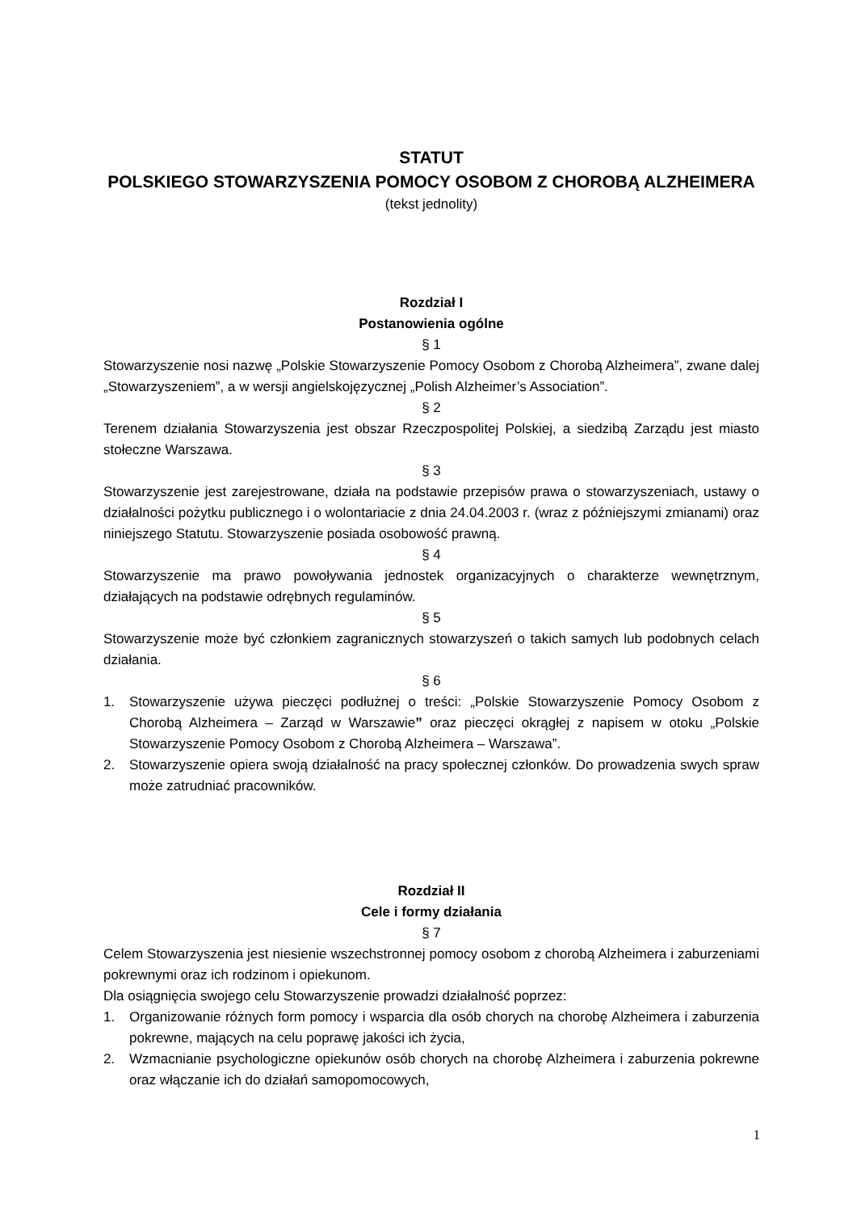STATUT
POLSKIEGO STOWARZYSZENIA POMOCY OSOBOM Z CHOROBĄ ALZHEIMERA
(tekst jednolity)
Rozdział I
Postanowienia ogólne
§ 1
Stowarzyszenie nosi nazwę „Polskie Stowarzyszenie Pomocy Osobom z Chorobą Alzheimera”, zwane dalej „Stowarzyszeniem”, a w wersji angielskojęzycznej „Polish Alzheimer’s Association”.
§ 2
Terenem działania Stowarzyszenia jest obszar Rzeczpospolitej Polskiej, a siedzibą Zarządu jest miasto stołeczne Warszawa.
§ 3
Stowarzyszenie jest zarejestrowane, działa na podstawie przepisów prawa o stowarzyszeniach, ustawy o działalności pożytku publicznego i o wolontariacie z dnia 24.04.2003 r. (wraz z późniejszymi zmianami) oraz niniejszego Statutu. Stowarzyszenie posiada osobowość prawną.
§ 4
Stowarzyszenie ma prawo powoływania jednostek organizacyjnych o charakterze wewnętrznym, działających na podstawie odrębnych regulaminów.
§ 5
Stowarzyszenie może być członkiem zagranicznych stowarzyszeń o takich samych lub podobnych celach działania.
§ 6
1. Stowarzyszenie używa pieczęci podłużnej o treści: „Polskie Stowarzyszenie Pomocy Osobom z Chorobą Alzheimera – Zarząd w Warszawie” oraz pieczęci okrągłej z napisem w otoku „Polskie Stowarzyszenie Pomocy Osobom z Chorobą Alzheimera – Warszawa”.
2. Stowarzyszenie opiera swoją działalność na pracy społecznej członków. Do prowadzenia swych spraw może zatrudniać pracowników.
Rozdział II
Cele i formy działania
§ 7
Celem Stowarzyszenia jest niesienie wszechstronnej pomocy osobom z chorobą Alzheimera i zaburzeniami pokrewnymi oraz ich rodzinom i opiekunom.
Dla osiągnięcia swojego celu Stowarzyszenie prowadzi działalność poprzez:
1. Organizowanie różnych form pomocy i wsparcia dla osób chorych na chorobę Alzheimera i zaburzenia pokrewne, mających na celu poprawę jakości ich życia,
2. Wzmacnianie psychologiczne opiekunów osób chorych na chorobę Alzheimera i zaburzenia pokrewne oraz włączanie ich do działań samopomocowych,
1